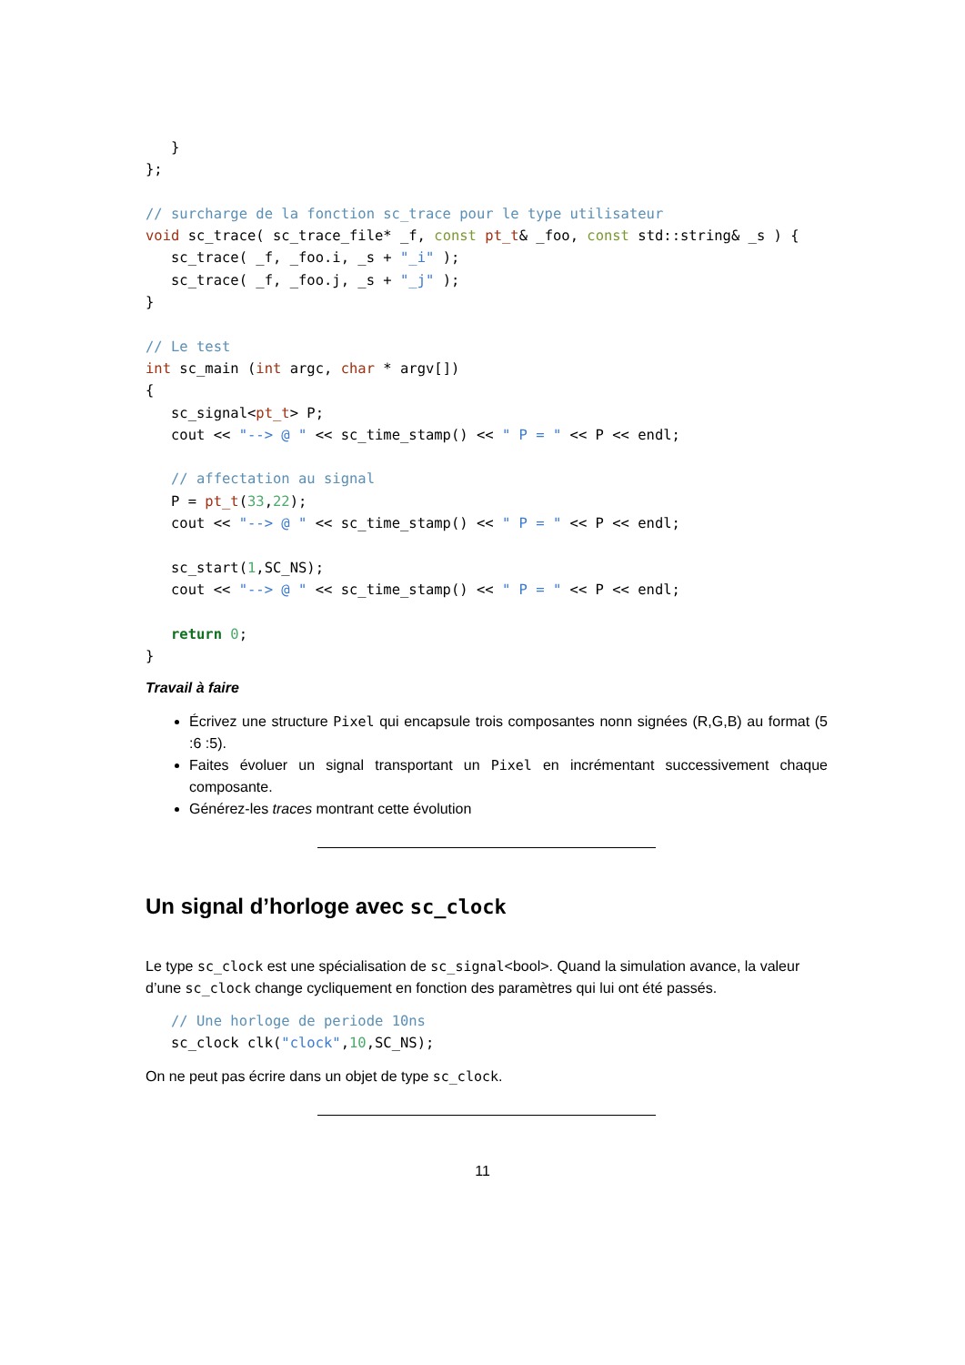}
};

// surcharge de la fonction sc_trace pour le type utilisateur
void sc_trace( sc_trace_file* _f, const pt_t& _foo, const std::string& _s ) {
   sc_trace( _f, _foo.i, _s + "_i" );
   sc_trace( _f, _foo.j, _s + "_j" );
}

// Le test
int sc_main (int argc, char * argv[])
{
   sc_signal<pt_t> P;
   cout << "--> @ " << sc_time_stamp() << " P = " << P << endl;

   // affectation au signal
   P = pt_t(33,22);
   cout << "--> @ " << sc_time_stamp() << " P = " << P << endl;

   sc_start(1,SC_NS);
   cout << "--> @ " << sc_time_stamp() << " P = " << P << endl;

   return 0;
}
Travail à faire
Écrivez une structure Pixel qui encapsule trois composantes nonn signées (R,G,B) au format (5 :6 :5).
Faites évoluer un signal transportant un Pixel en incrémentant successivement chaque composante.
Générez-les traces montrant cette évolution
Un signal d’horloge avec sc_clock
Le type sc_clock est une spécialisation de sc_signal<bool>. Quand la simulation avance, la valeur d’une sc_clock change cycliquement en fonction des paramètres qui lui ont été passés.
   // Une horloge de periode 10ns
   sc_clock clk("clock",10,SC_NS);
On ne peut pas écrire dans un objet de type sc_clock.
11